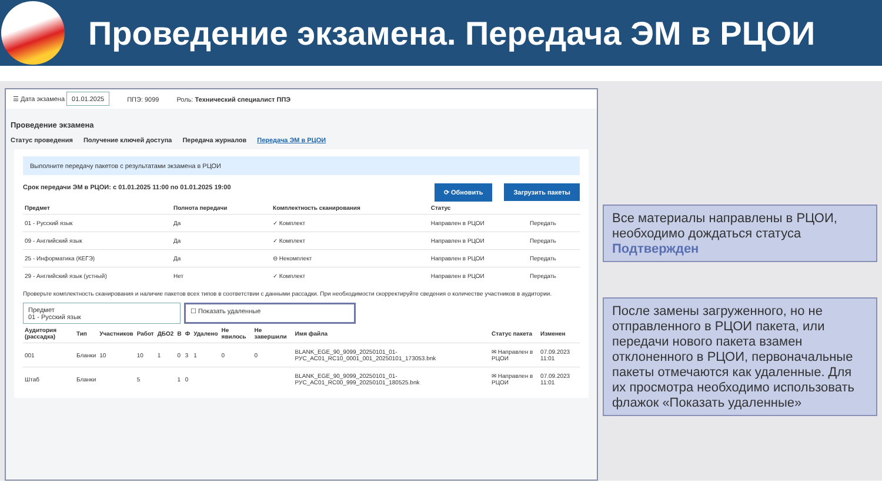Проведение экзамена. Передача ЭМ в РЦОИ
☰ Дата экзамена 01.01.2025 ППЭ: 9099 Роль: Технический специалист ППЭ
Проведение экзамена
Статус проведения Получение ключей доступа Передача журналов Передача ЭМ в РЦОИ
Выполните передачу пакетов с результатами экзамена в РЦОИ
Срок передачи ЭМ в РЦОИ: с 01.01.2025 11:00 по 01.01.2025 19:00 ⟳ Обновить Загрузить пакеты
| Предмет | Полнота передачи | Комплектность сканирования | Статус | |
| --- | --- | --- | --- | --- |
| 01 - Русский язык | Да | ✓ Комплект | Направлен в РЦОИ | Передать |
| 09 - Английский язык | Да | ✓ Комплект | Направлен в РЦОИ | Передать |
| 25 - Информатика (КЕГЭ) | Да | ⊖ Некомплект | Направлен в РЦОИ | Передать |
| 29 - Английский язык (устный) | Нет | ✓ Комплект | Направлен в РЦОИ | Передать |
Проверьте комплектность сканирования и наличие пакетов всех типов в соответствии с данными рассадки. При необходимости скорректируйте сведения о количестве участников в аудитории.
Предмет
01 - Русский язык ☐ Показать удаленные
| Аудитория (рассадка) | Тип | Участников | Работ | ДБО2 | В | Ф | Удалено | Не явилось | Не завершили | Имя файла | Статус пакета | Изменен |
| --- | --- | --- | --- | --- | --- | --- | --- | --- | --- | --- | --- | --- |
| 001 | Бланки | 10 | 10 | 1 | 0 | 3 | 1 | 0 | 0 | BLANK_EGE_90_9099_20250101_01-РУС_AC01_RC10_0001_001_20250101_173053.bnk | ✉ Направлен в РЦОИ | 07.09.2023 11:01 |
| Штаб | Бланки | | 5 | | 1 | 0 | | | | BLANK_EGE_90_9099_20250101_01-РУС_AC01_RC00_999_20250101_180525.bnk | ✉ Направлен в РЦОИ | 07.09.2023 11:01 |
Все материалы направлены в РЦОИ, необходимо дождаться статуса Подтвержден
После замены загруженного, но не отправленного в РЦОИ пакета, или передачи нового пакета взамен отклоненного в РЦОИ, первоначальные пакеты отмечаются как удаленные. Для их просмотра необходимо использовать флажок «Показать удаленные»